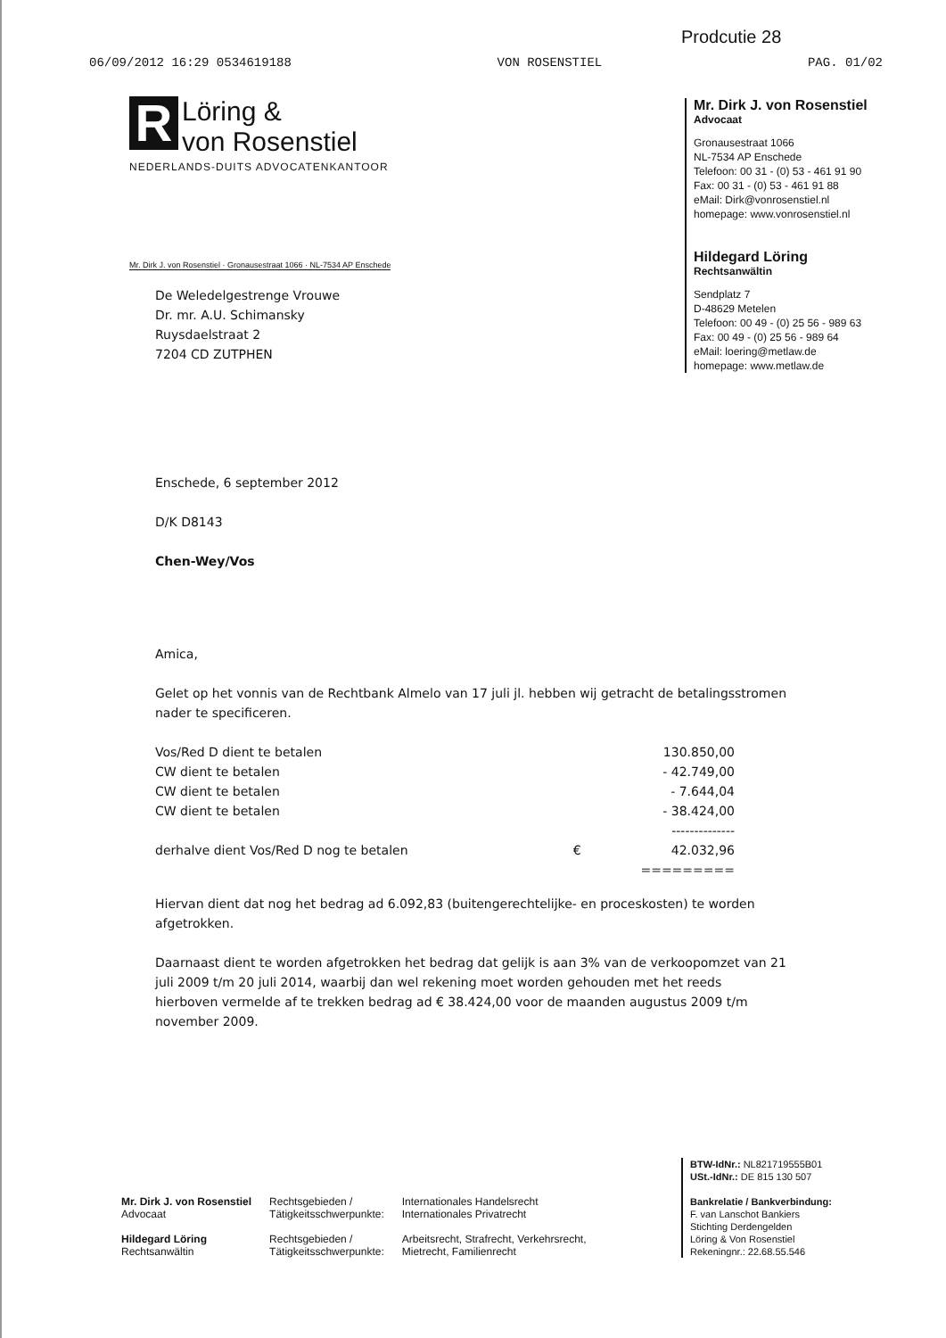Prodcutie 28
06/09/2012 16:29 0534619188 VON ROSENSTIEL PAG. 01/02
R Löring &
von Rosenstiel
NEDERLANDS-DUITS ADVOCATENKANTOOR
Mr. Dirk J. von Rosenstiel
Advocaat
Gronausestraat 1066
NL-7534 AP Enschede
Telefoon: 00 31 - (0) 53 - 461 91 90
Fax: 00 31 - (0) 53 - 461 91 88
eMail: Dirk@vonrosenstiel.nl
homepage: www.vonrosenstiel.nl
Hildegard Löring
Rechtsanwältin
Sendplatz 7
D-48629 Metelen
Telefoon: 00 49 - (0) 25 56 - 989 63
Fax: 00 49 - (0) 25 56 - 989 64
eMail: loering@metlaw.de
homepage: www.metlaw.de
Mr. Dirk J. von Rosenstiel · Gronausestraat 1066 · NL-7534 AP Enschede
De Weledelgestrenge Vrouwe
Dr. mr. A.U. Schimansky
Ruysdaelstraat 2
7204 CD ZUTPHEN
Enschede, 6 september 2012
D/K D8143
Chen-Wey/Vos
Amica,
Gelet op het vonnis van de Rechtbank Almelo van 17 juli jl. hebben wij getracht de betalingsstromen nader te specificeren.
| Vos/Red D dient te betalen | | 130.850,00 |
| CW dient te betalen | | - 42.749,00 |
| CW dient te betalen | | - 7.644,04 |
| CW dient te betalen | | - 38.424,00 |
| | | -------------- |
| derhalve dient Vos/Red D nog te betalen | € | 42.032,96 |
| | | ========= |
Hiervan dient dat nog het bedrag ad 6.092,83 (buitengerechtelijke- en proceskosten) te worden afgetrokken.
Daarnaast dient te worden afgetrokken het bedrag dat gelijk is aan 3% van de verkoopomzet van 21 juli 2009 t/m 20 juli 2014, waarbij dan wel rekening moet worden gehouden met het reeds hierboven vermelde af te trekken bedrag ad € 38.424,00 voor de maanden augustus 2009 t/m november 2009.
BTW-IdNr.: NL821719555B01
USt.-IdNr.: DE 815 130 507
Bankrelatie / Bankverbindung:
F. van Lanschot Bankiers
Stichting Derdengelden
Löring & Von Rosenstiel
Rekeningnr.: 22.68.55.546
Mr. Dirk J. von Rosenstiel
Advocaat
Hildegard Löring
Rechtsanwältin
Rechtsgebieden /
Tätigkeitsschwerpunkte:
Rechtsgebieden /
Tätigkeitsschwerpunkte:
Internationales Handelsrecht
Internationales Privatrecht
Arbeitsrecht, Strafrecht, Verkehrsrecht,
Mietrecht, Familienrecht